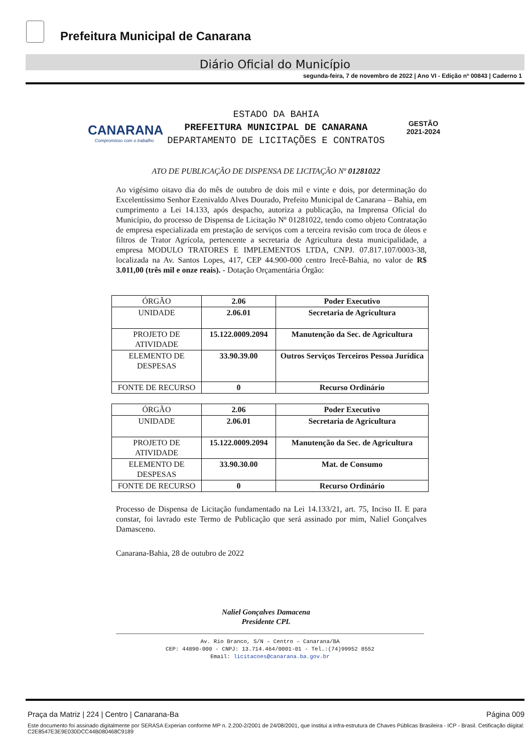Prefeitura Municipal de Canarana
Diário Oficial do Município
segunda-feira, 7 de novembro de 2022 | Ano VI - Edição nº 00843 | Caderno 1
CANARANA
Compromisso com o trabalho
ESTADO DA BAHIA
PREFEITURA MUNICIPAL DE CANARANA
DEPARTAMENTO DE LICITAÇÕES E CONTRATOS
GESTÃO
2021-2024
ATO DE PUBLICAÇÃO DE DISPENSA DE LICITAÇÃO Nº 01281022
Ao vigésimo oitavo dia do mês de outubro de dois mil e vinte e dois, por determinação do Excelentíssimo Senhor Ezenivaldo Alves Dourado, Prefeito Municipal de Canarana – Bahia, em cumprimento a Lei 14.133, após despacho, autoriza a publicação, na Imprensa Oficial do Município, do processo de Dispensa de Licitação Nº 01281022, tendo como objeto Contratação de empresa especializada em prestação de serviços com a terceira revisão com troca de óleos e filtros de Trator Agrícola, pertencente a secretaria de Agricultura desta municipalidade, a empresa MODULO TRATORES E IMPLEMENTOS LTDA, CNPJ. 07.817.107/0003-38, localizada na Av. Santos Lopes, 417, CEP 44.900-000 centro Irecê-Bahia, no valor de R$ 3.011,00 (três mil e onze reais). - Dotação Orçamentária Órgão:
| ÓRGÃO | 2.06 | Poder Executivo |
| UNIDADE | 2.06.01 | Secretaria de Agricultura |
| PROJETO DE ATIVIDADE | 15.122.0009.2094 | Manutenção da Sec. de Agricultura |
| ELEMENTO DE DESPESAS | 33.90.39.00 | Outros Serviços Terceiros Pessoa Jurídica |
| FONTE DE RECURSO | 0 | Recurso Ordinário |
| ÓRGÃO | 2.06 | Poder Executivo |
| UNIDADE | 2.06.01 | Secretaria de Agricultura |
| PROJETO DE ATIVIDADE | 15.122.0009.2094 | Manutenção da Sec. de Agricultura |
| ELEMENTO DE DESPESAS | 33.90.30.00 | Mat. de Consumo |
| FONTE DE RECURSO | 0 | Recurso Ordinário |
Processo de Dispensa de Licitação fundamentado na Lei 14.133/21, art. 75, Inciso II. E para constar, foi lavrado este Termo de Publicação que será assinado por mim, Naliel Gonçalves Damasceno.
Canarana-Bahia, 28 de outubro de 2022
Naliel Gonçalves Damacena
Presidente CPL
Av. Rio Branco, S/N – Centro – Canarana/BA
CEP: 44890-000 - CNPJ: 13.714.464/0001-01 - Tel.:(74)99952 8552
Email: licitacoes@canarana.ba.gov.br
Praça da Matriz | 224 | Centro | Canarana-Ba Página 009
Este documento foi assinado digitalmente por SERASA Experian conforme MP n. 2.200-2/2001 de 24/08/2001, que institui a infra-estrutura de Chaves Públicas Brasileira - ICP - Brasil. Cetificação diigital: C2E8547E3E9E030DCC44B080468C9189